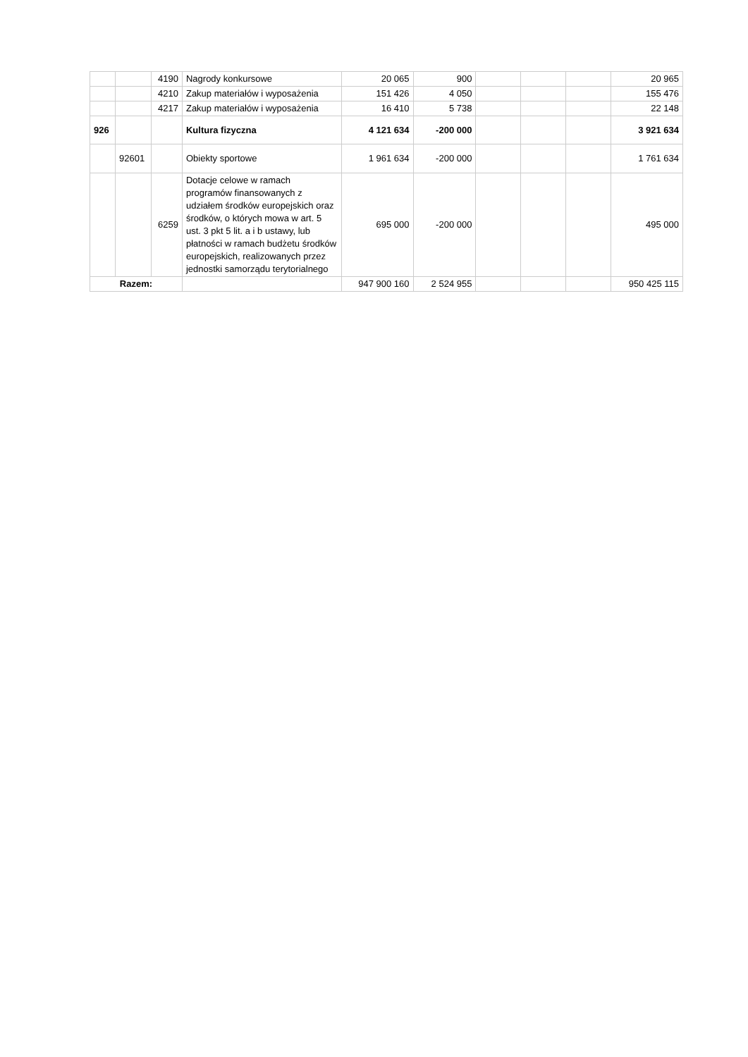| | | 4190 | Nagrody konkursowe | 20 065 | 900 | | | | 20 965 |
| | | 4210 | Zakup materiałów i wyposażenia | 151 426 | 4 050 | | | | 155 476 |
| | | 4217 | Zakup materiałów i wyposażenia | 16 410 | 5 738 | | | | 22 148 |
| 926 | | | Kultura fizyczna | 4 121 634 | -200 000 | | | | 3 921 634 |
| | 92601 | | Obiekty sportowe | 1 961 634 | -200 000 | | | | 1 761 634 |
| | | 6259 | Dotacje celowe w ramach programów finansowanych z udziałem środków europejskich oraz środków, o których mowa w art. 5 ust. 3 pkt 5 lit. a i b ustawy, lub płatności w ramach budżetu środków europejskich, realizowanych przez jednostki samorządu terytorialnego | 695 000 | -200 000 | | | | 495 000 |
| Razem: | | | | 947 900 160 | 2 524 955 | | | | 950 425 115 |